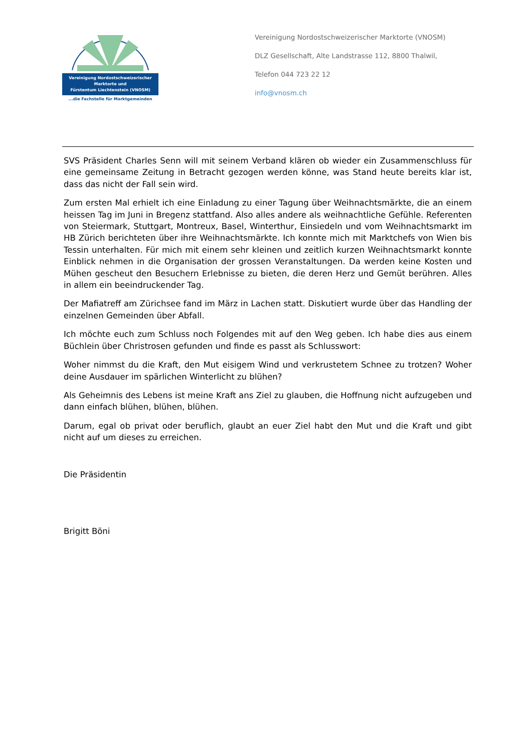Vereinigung Nordostschweizerischer
Marktorte und
Fürstentum Liechtenstein (VNOSM)
...die Fachstelle für Marktgemeinden
Vereinigung Nordostschweizerischer Marktorte (VNOSM)
DLZ Gesellschaft, Alte Landstrasse 112, 8800 Thalwil,
Telefon 044 723 22 12
info@vnosm.ch
SVS Präsident Charles Senn will mit seinem Verband klären ob wieder ein Zusammenschluss für eine gemeinsame Zeitung in Betracht gezogen werden könne, was Stand heute bereits klar ist, dass das nicht der Fall sein wird.
Zum ersten Mal erhielt ich eine Einladung zu einer Tagung über Weihnachtsmärkte, die an einem heissen Tag im Juni in Bregenz stattfand. Also alles andere als weihnachtliche Gefühle. Referenten von Steiermark, Stuttgart, Montreux, Basel, Winterthur, Einsiedeln und vom Weihnachtsmarkt im HB Zürich berichteten über ihre Weihnachtsmärkte. Ich konnte mich mit Marktchefs von Wien bis Tessin unterhalten. Für mich mit einem sehr kleinen und zeitlich kurzen Weihnachtsmarkt konnte Einblick nehmen in die Organisation der grossen Veranstaltungen. Da werden keine Kosten und Mühen gescheut den Besuchern Erlebnisse zu bieten, die deren Herz und Gemüt berühren. Alles in allem ein beeindruckender Tag.
Der Mafiatreff am Zürichsee fand im März in Lachen statt. Diskutiert wurde über das Handling der einzelnen Gemeinden über Abfall.
Ich möchte euch zum Schluss noch Folgendes mit auf den Weg geben. Ich habe dies aus einem Büchlein über Christrosen gefunden und finde es passt als Schlusswort:
Woher nimmst du die Kraft, den Mut eisigem Wind und verkrustetem Schnee zu trotzen? Woher deine Ausdauer im spärlichen Winterlicht zu blühen?
Als Geheimnis des Lebens ist meine Kraft ans Ziel zu glauben, die Hoffnung nicht aufzugeben und dann einfach blühen, blühen, blühen.
Darum, egal ob privat oder beruflich, glaubt an euer Ziel habt den Mut und die Kraft und gibt nicht auf um dieses zu erreichen.
Die Präsidentin
Brigitt Böni